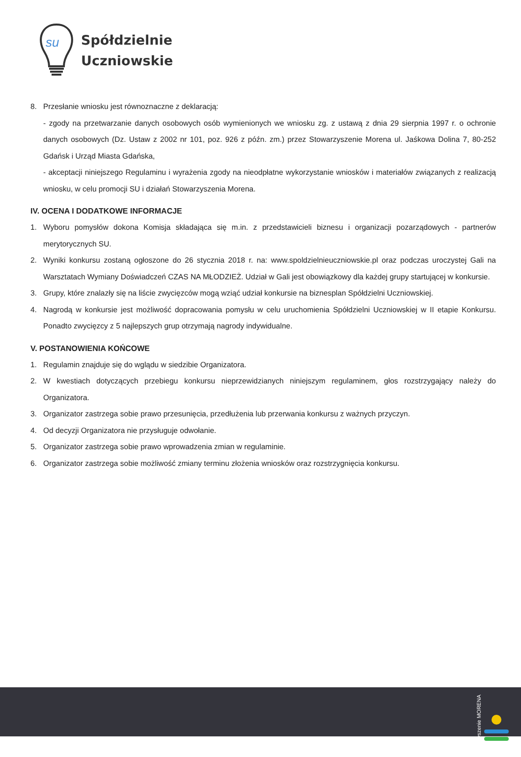su
Spółdzielnie
Uczniowskie
8. Przesłanie wniosku jest równoznaczne z deklaracją:
- zgody na przetwarzanie danych osobowych osób wymienionych we wniosku zg. z ustawą z dnia 29 sierpnia 1997 r. o ochronie danych osobowych (Dz. Ustaw z 2002 nr 101, poz. 926 z późn. zm.) przez Stowarzyszenie Morena ul. Jaśkowa Dolina 7, 80-252 Gdańsk i Urząd Miasta Gdańska,
- akceptacji niniejszego Regulaminu i wyrażenia zgody na nieodpłatne wykorzystanie wniosków i materiałów związanych z realizacją wniosku, w celu promocji SU i działań Stowarzyszenia Morena.
IV. OCENA I DODATKOWE INFORMACJE
1. Wyboru pomysłów dokona Komisja składająca się m.in. z przedstawicieli biznesu i organizacji pozarządowych - partnerów merytorycznych SU.
2. Wyniki konkursu zostaną ogłoszone do 26 stycznia 2018 r. na: www.spoldzielnieuczniowskie.pl oraz podczas uroczystej Gali na Warsztatach Wymiany Doświadczeń CZAS NA MŁODZIEŻ. Udział w Gali jest obowiązkowy dla każdej grupy startującej w konkursie.
3. Grupy, które znalazły się na liście zwycięzców mogą wziąć udział konkursie na biznesplan Spółdzielni Uczniowskiej.
4. Nagrodą w konkursie jest możliwość dopracowania pomysłu w celu uruchomienia Spółdzielni Uczniowskiej w II etapie Konkursu. Ponadto zwycięzcy z 5 najlepszych grup otrzymają nagrody indywidualne.
V. POSTANOWIENIA KOŃCOWE
1. Regulamin znajduje się do wglądu w siedzibie Organizatora.
2. W kwestiach dotyczących przebiegu konkursu nieprzewidzianych niniejszym regulaminem, głos rozstrzygający należy do Organizatora.
3. Organizator zastrzega sobie prawo przesunięcia, przedłużenia lub przerwania konkursu z ważnych przyczyn.
4. Od decyzji Organizatora nie przysługuje odwołanie.
5. Organizator zastrzega sobie prawo wprowadzenia zmian w regulaminie.
6. Organizator zastrzega sobie możliwość zmiany terminu złożenia wniosków oraz rozstrzygnięcia konkursu.
stowarzyszenie MORENA